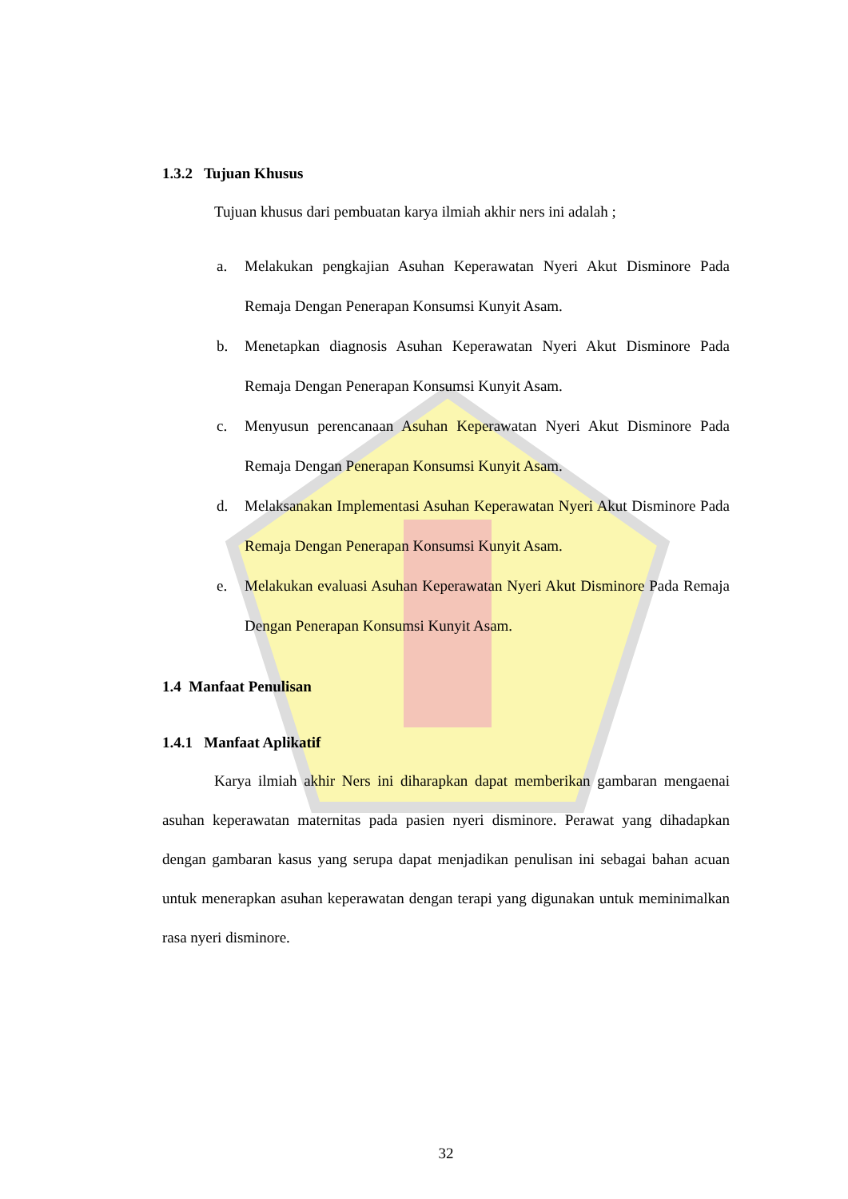1.3.2 Tujuan Khusus
Tujuan khusus dari pembuatan karya ilmiah akhir ners ini adalah ;
a. Melakukan pengkajian Asuhan Keperawatan Nyeri Akut Disminore Pada Remaja Dengan Penerapan Konsumsi Kunyit Asam.
b. Menetapkan diagnosis Asuhan Keperawatan Nyeri Akut Disminore Pada Remaja Dengan Penerapan Konsumsi Kunyit Asam.
c. Menyusun perencanaan Asuhan Keperawatan Nyeri Akut Disminore Pada Remaja Dengan Penerapan Konsumsi Kunyit Asam.
d. Melaksanakan Implementasi Asuhan Keperawatan Nyeri Akut Disminore Pada Remaja Dengan Penerapan Konsumsi Kunyit Asam.
e. Melakukan evaluasi Asuhan Keperawatan Nyeri Akut Disminore Pada Remaja Dengan Penerapan Konsumsi Kunyit Asam.
1.4 Manfaat Penulisan
1.4.1 Manfaat Aplikatif
Karya ilmiah akhir Ners ini diharapkan dapat memberikan gambaran mengaenai asuhan keperawatan maternitas pada pasien nyeri disminore. Perawat yang dihadapkan dengan gambaran kasus yang serupa dapat menjadikan penulisan ini sebagai bahan acuan untuk menerapkan asuhan keperawatan dengan terapi yang digunakan untuk meminimalkan rasa nyeri disminore.
32